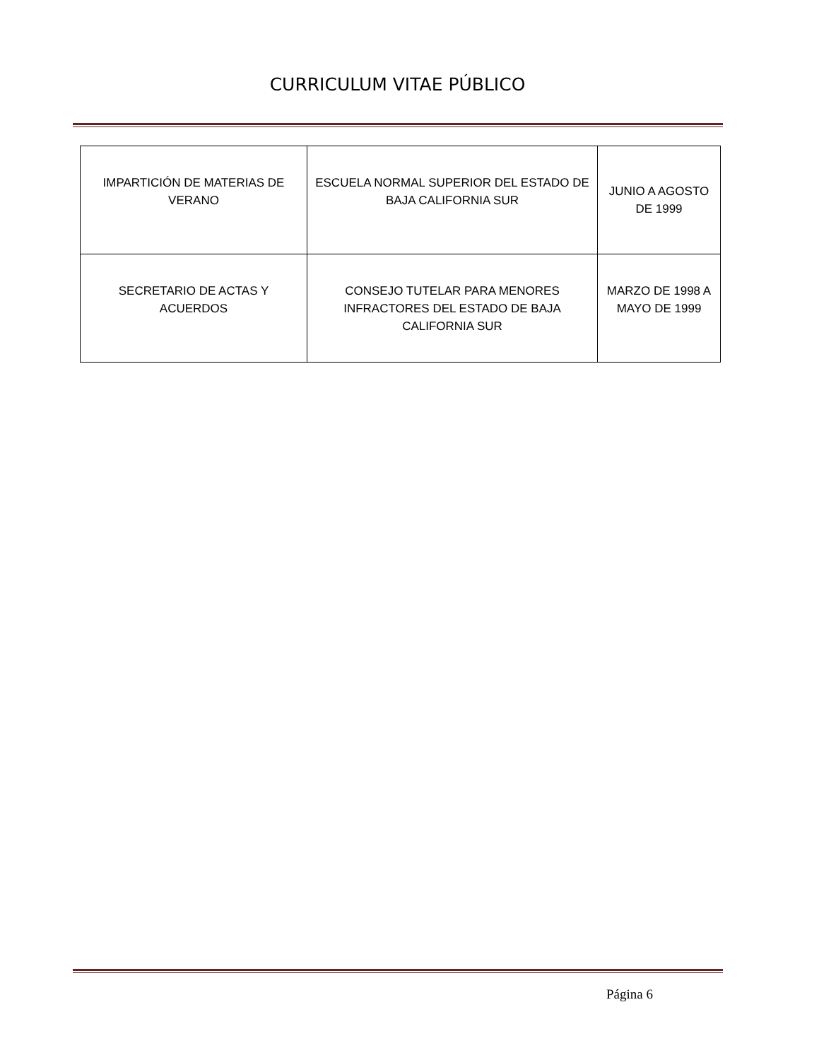CURRICULUM VITAE PÚBLICO
| IMPARTICIÓN DE MATERIAS DE VERANO | ESCUELA NORMAL SUPERIOR DEL ESTADO DE BAJA CALIFORNIA SUR | JUNIO A AGOSTO DE 1999 |
| SECRETARIO DE ACTAS Y ACUERDOS | CONSEJO TUTELAR PARA MENORES INFRACTORES DEL ESTADO DE BAJA CALIFORNIA SUR | MARZO DE 1998 A MAYO DE 1999 |
Página 6